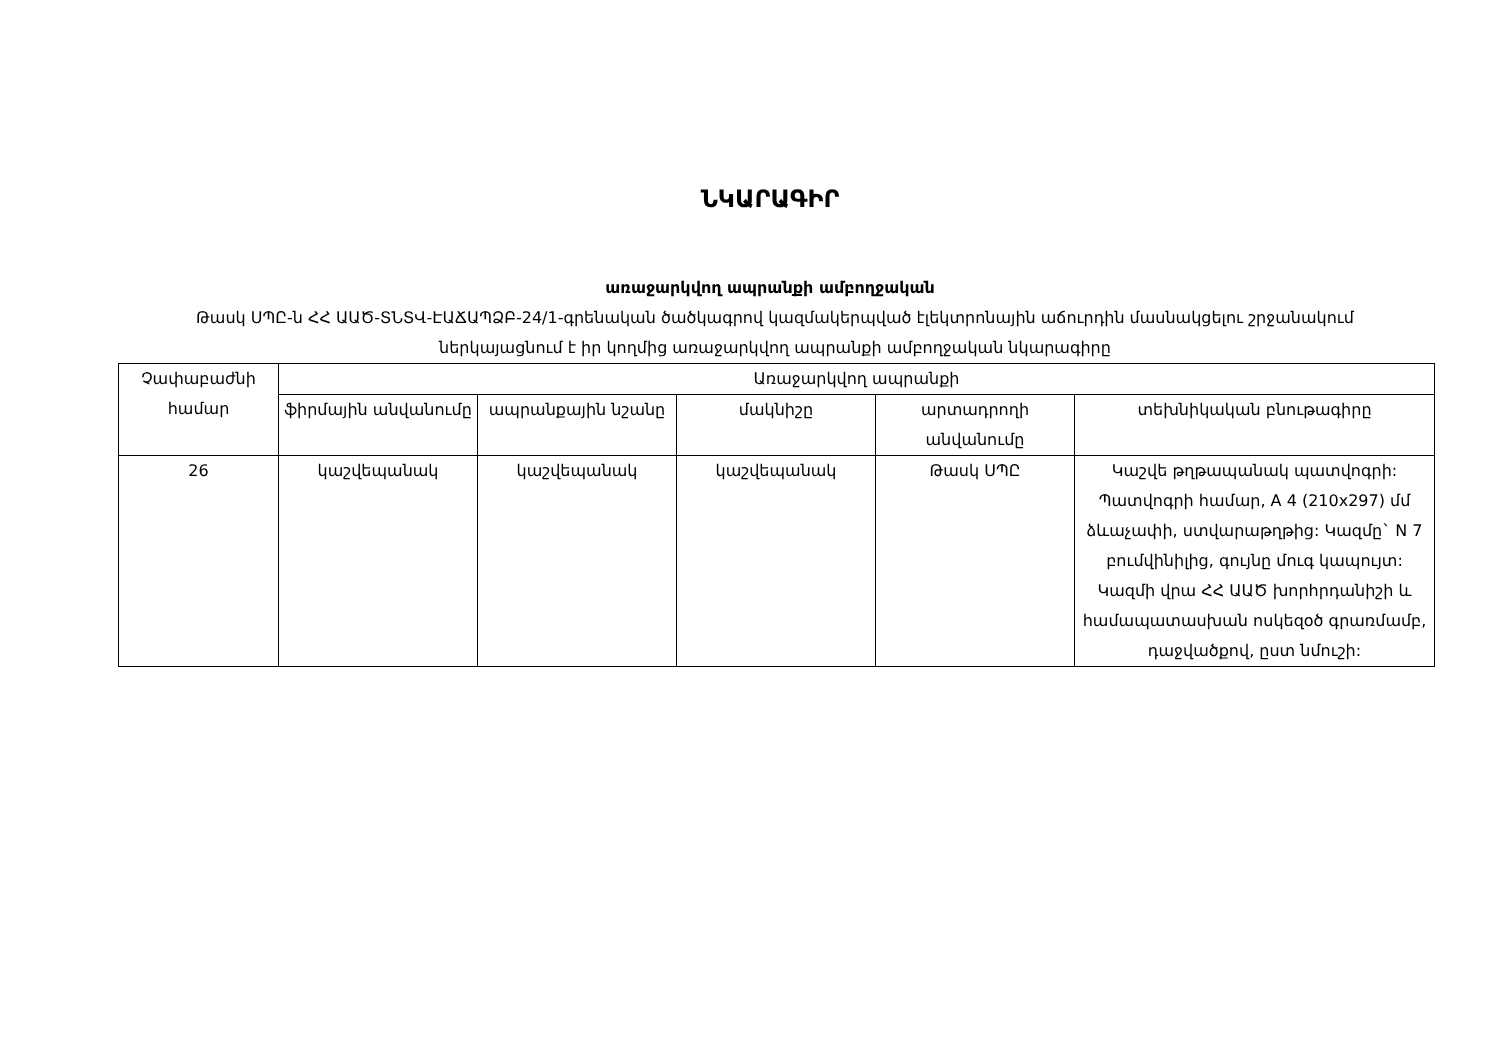ՆԿԱՐԱԳԻՐ
առաջարկվող ապրանքի ամբողջական
Թասկ ՍՊԸ-ն ՀՀ ԱԱԾ-ՏՆՏՎ-ԷԱՃԱՊՁԲ-24/1-գրենական ծածկագրով կազմակերպված էլեկտրոնային աճուրդին մասնակցելու շրջանակում ներկայացնում է իր կողմից առաջարկվող ապրանքի ամբողջական նկարագիրը
| Չափաբաժնի համար | Առաջարկվող ապրանքի | | | | |
| --- | --- | --- | --- | --- | --- |
| | ֆիրմային անվանումը | ապրանքային նշանը | մակնիշը | արտադրողի անվանումը | տեխնիկական բնութագիրը |
| 26 | կաշվեպանակ | կաշվեպանակ | կաշվեպանակ | Թասկ ՍՊԸ | Կաշվե թղթապանակ պատվոգրի: Պատվոգրի համար, A 4 (210x297) մմ ձևաչափի, ստվարաթղթից: Կազմը` N 7 բումվինիլից, գույնը մուգ կապույտ: Կազմի վրա ՀՀ ԱԱԾ խորհրդանիշի և համապատասխան ոսկեզօծ գրառմամբ, դաջվածքով, ըստ նմուշի: |